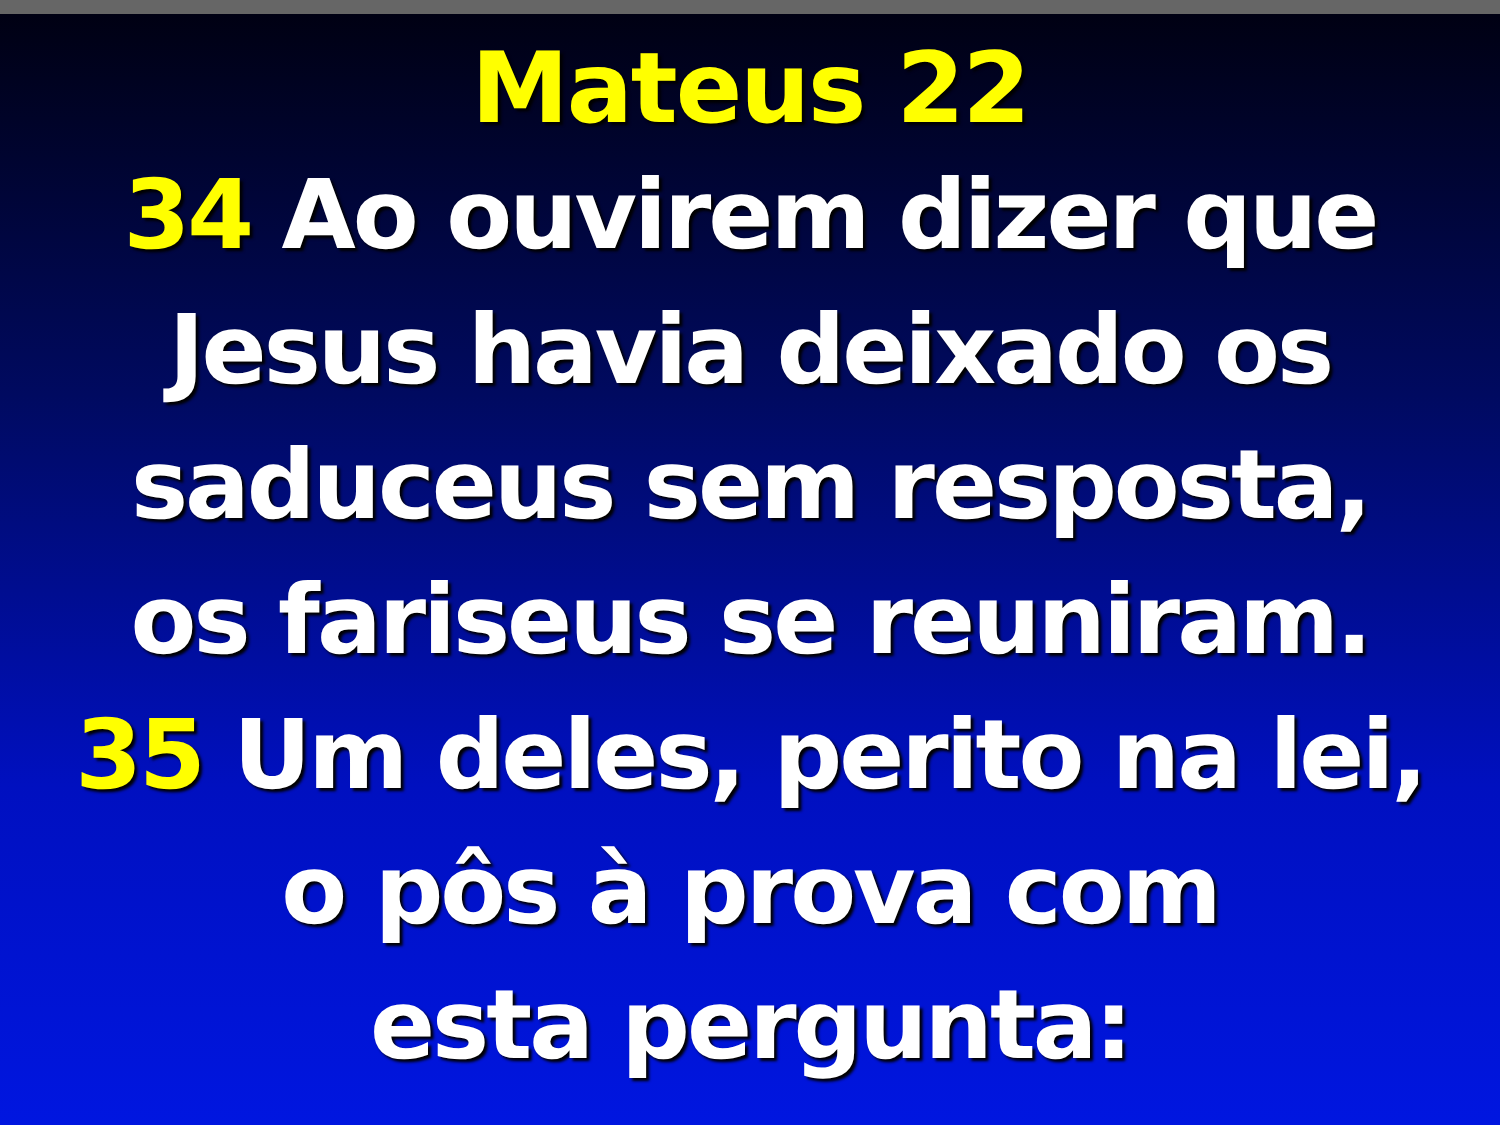Mateus 22
34 Ao ouvirem dizer que
Jesus havia deixado os
saduceus sem resposta,
os fariseus se reuniram.
35 Um deles, perito na lei,
o pôs à prova com
esta pergunta: